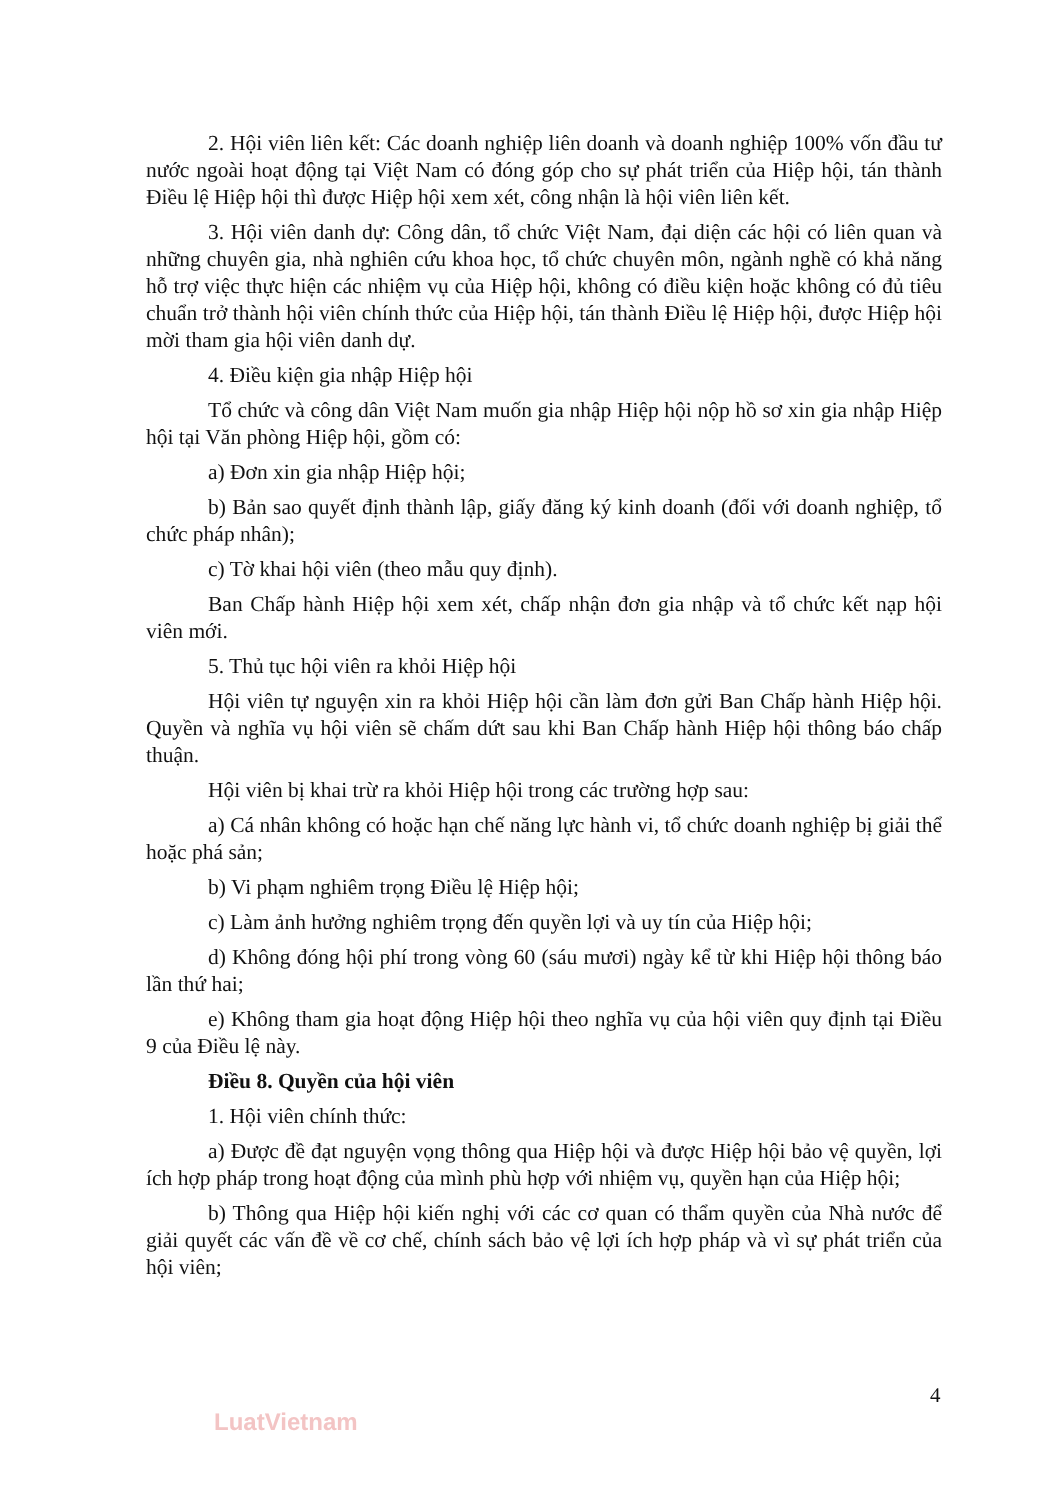2. Hội viên liên kết: Các doanh nghiệp liên doanh và doanh nghiệp 100% vốn đầu tư nước ngoài hoạt động tại Việt Nam có đóng góp cho sự phát triển của Hiệp hội, tán thành Điều lệ Hiệp hội thì được Hiệp hội xem xét, công nhận là hội viên liên kết.
3. Hội viên danh dự: Công dân, tổ chức Việt Nam, đại diện các hội có liên quan và những chuyên gia, nhà nghiên cứu khoa học, tổ chức chuyên môn, ngành nghề có khả năng hỗ trợ việc thực hiện các nhiệm vụ của Hiệp hội, không có điều kiện hoặc không có đủ tiêu chuẩn trở thành hội viên chính thức của Hiệp hội, tán thành Điều lệ Hiệp hội, được Hiệp hội mời tham gia hội viên danh dự.
4. Điều kiện gia nhập Hiệp hội
Tổ chức và công dân Việt Nam muốn gia nhập Hiệp hội nộp hồ sơ xin gia nhập Hiệp hội tại Văn phòng Hiệp hội, gồm có:
a) Đơn xin gia nhập Hiệp hội;
b) Bản sao quyết định thành lập, giấy đăng ký kinh doanh (đối với doanh nghiệp, tổ chức pháp nhân);
c) Tờ khai hội viên (theo mẫu quy định).
Ban Chấp hành Hiệp hội xem xét, chấp nhận đơn gia nhập và tổ chức kết nạp hội viên mới.
5. Thủ tục hội viên ra khỏi Hiệp hội
Hội viên tự nguyện xin ra khỏi Hiệp hội cần làm đơn gửi Ban Chấp hành Hiệp hội. Quyền và nghĩa vụ hội viên sẽ chấm dứt sau khi Ban Chấp hành Hiệp hội thông báo chấp thuận.
Hội viên bị khai trừ ra khỏi Hiệp hội trong các trường hợp sau:
a) Cá nhân không có hoặc hạn chế năng lực hành vi, tổ chức doanh nghiệp bị giải thể hoặc phá sản;
b) Vi phạm nghiêm trọng Điều lệ Hiệp hội;
c) Làm ảnh hưởng nghiêm trọng đến quyền lợi và uy tín của Hiệp hội;
d) Không đóng hội phí trong vòng 60 (sáu mươi) ngày kể từ khi Hiệp hội thông báo lần thứ hai;
e) Không tham gia hoạt động Hiệp hội theo nghĩa vụ của hội viên quy định tại Điều 9 của Điều lệ này.
Điều 8. Quyền của hội viên
1. Hội viên chính thức:
a) Được đề đạt nguyện vọng thông qua Hiệp hội và được Hiệp hội bảo vệ quyền, lợi ích hợp pháp trong hoạt động của mình phù hợp với nhiệm vụ, quyền hạn của Hiệp hội;
b) Thông qua Hiệp hội kiến nghị với các cơ quan có thẩm quyền của Nhà nước để giải quyết các vấn đề về cơ chế, chính sách bảo vệ lợi ích hợp pháp và vì sự phát triển của hội viên;
4
LuatVietnam